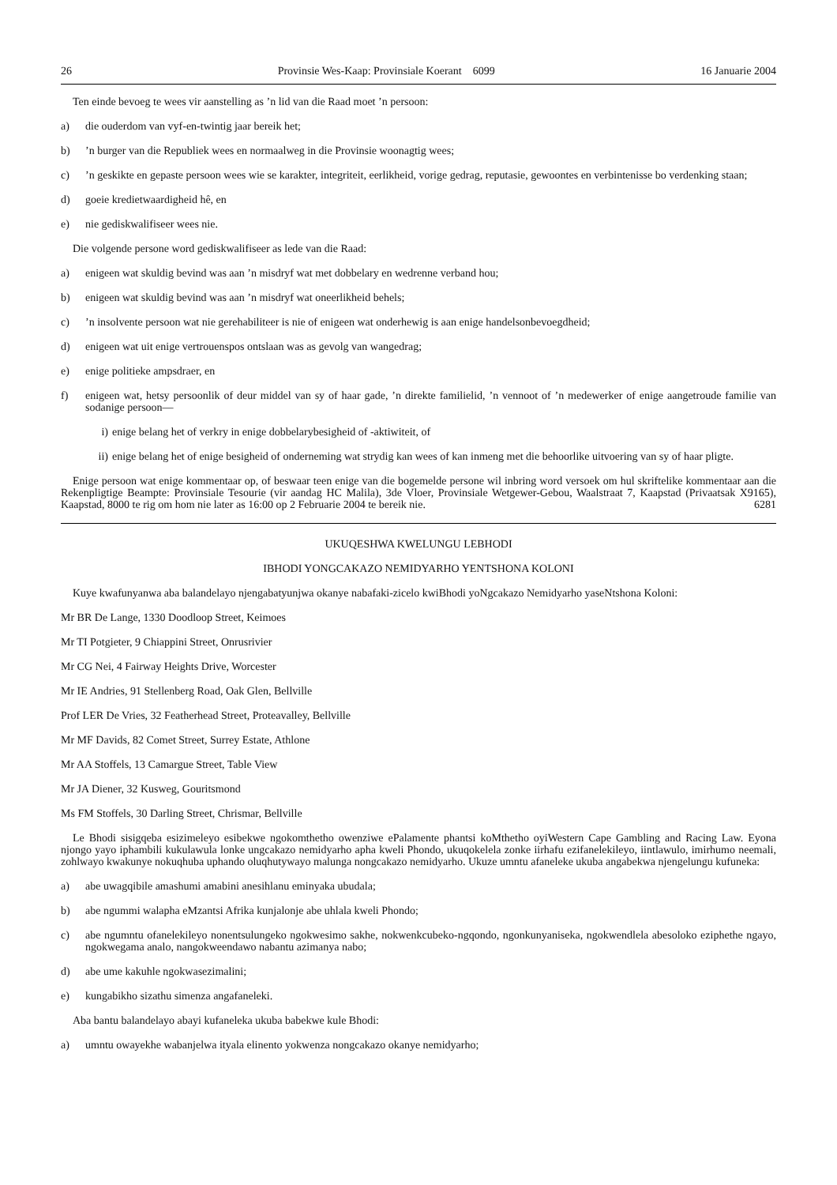26 Provinsie Wes-Kaap: Provinsiale Koerant 6099 16 Januarie 2004
Ten einde bevoeg te wees vir aanstelling as ’n lid van die Raad moet ’n persoon:
a) die ouderdom van vyf-en-twintig jaar bereik het;
b)’n burger van die Republiek wees en normaalweg in die Provinsie woonagtig wees;
c)’n geskikte en gepaste persoon wees wie se karakter, integriteit, eerlikheid, vorige gedrag, reputasie, gewoontes en verbintenisse bo verdenking staan;
d) goeie kredietwaardigheid hê, en
e) nie gediskwalifiseer wees nie.
Die volgende persone word gediskwalifiseer as lede van die Raad:
a) enigeen wat skuldig bevind was aan ’n misdryf wat met dobbelary en wedrenne verband hou;
b) enigeen wat skuldig bevind was aan ’n misdryf wat oneerlikheid behels;
c)’n insolvente persoon wat nie gerehabiliteer is nie of enigeen wat onderhewig is aan enige handelsonbevoegdheid;
d) enigeen wat uit enige vertrouenspos ontslaan was as gevolg van wangedrag;
e) enige politieke ampsdraer, en
f) enigeen wat, hetsy persoonlik of deur middel van sy of haar gade, ’n direkte familielid, ’n vennoot of ’n medewerker of enige aangetroude familie van sodanige persoon—
i) enige belang het of verkry in enige dobbelarybesigheid of -aktiwiteit, of
ii) enige belang het of enige besigheid of onderneming wat strydig kan wees of kan inmeng met die behoorlike uitvoering van sy of haar pligte.
Enige persoon wat enige kommentaar op, of beswaar teen enige van die bogemelde persone wil inbring word versoek om hul skriftelike kommentaar aan die Rekenpligtige Beampte: Provinsiale Tesourie (vir aandag HC Malila), 3de Vloer, Provinsiale Wetgewer-Gebou, Waalstraat 7, Kaapstad (Privaatsak X9165), Kaapstad, 8000 te rig om hom nie later as 16:00 op 2 Februarie 2004 te bereik nie. 6281
UKUQESHWA KWELUNGU LEBHODI
IBHODI YONGCAKAZO NEMIDYARHO YENTSHONA KOLONI
Kuye kwafunyanwa aba balandelayo njengabatyunjwa okanye nabafaki-zicelo kwiBhodi yoNgcakazo Nemidyarho yaseNtshona Koloni:
Mr BR De Lange, 1330 Doodloop Street, Keimoes
Mr TI Potgieter, 9 Chiappini Street, Onrusrivier
Mr CG Nei, 4 Fairway Heights Drive, Worcester
Mr IE Andries, 91 Stellenberg Road, Oak Glen, Bellville
Prof LER De Vries, 32 Featherhead Street, Proteavalley, Bellville
Mr MF Davids, 82 Comet Street, Surrey Estate, Athlone
Mr AA Stoffels, 13 Camargue Street, Table View
Mr JA Diener, 32 Kusweg, Gouritsmond
Ms FM Stoffels, 30 Darling Street, Chrismar, Bellville
Le Bhodi sisigqeba esizimeleyo esibekwe ngokomthetho owenziwe ePalamente phantsi koMthetho oyiWestern Cape Gambling and Racing Law. Eyona njongo yayo iphambili kukulawula lonke ungcakazo nemidyarho apha kweli Phondo, ukuqokelela zonke iirhafu ezifanelekileyo, iintlawulo, imirhumo neemali, zohlwayo kwakunye nokuqhuba uphando oluqhutywayo malunga nongcakazo nemidyarho. Ukuze umntu afaneleke ukuba angabekwa njengelungu kufuneka:
a) abe uwagqibile amashumi amabini anesihlanu eminyaka ubudala;
b) abe ngummi walapha eMzantsi Afrika kunjalonje abe uhlala kweli Phondo;
c) abe ngumntu ofanelekileyo nonentsulungeko ngokwesimo sakhe, nokwenkcubeko-ngqondo, ngonkunyaniseka, ngokwendlela abesoloko eziphethe ngayo, ngokwegama analo, nangokweendawo nabantu azimanya nabo;
d) abe ume kakuhle ngokwasezimalini;
e) kungabikho sizathu simenza angafaneleki.
Aba bantu balandelayo abayi kufaneleka ukuba babekwe kule Bhodi:
a) umntu owayekhe wabanjelwa ityala elinento yokwenza nongcakazo okanye nemidyarho;